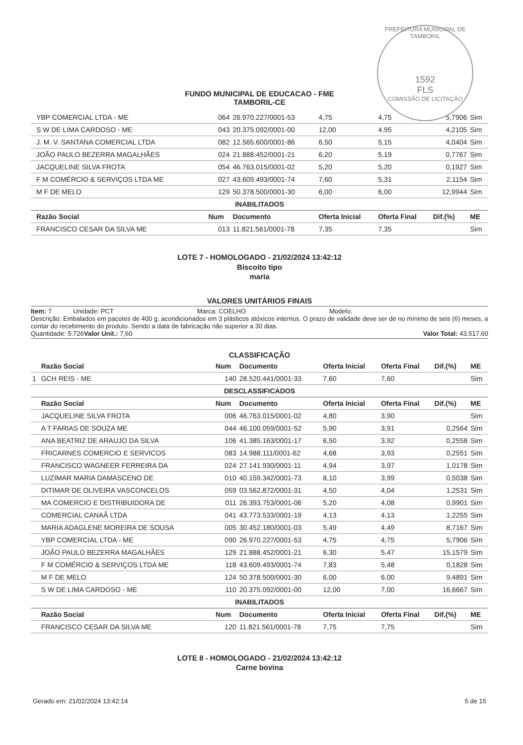PREFEITURA MUNICIPAL DE TAMBORIL
1592
FLS
COMISSÃO DE LICITAÇÃO
FUNDO MUNICIPAL DE EDUCACAO - FME
TAMBORIL-CE
| | YBP COMERCIAL LTDA - ME | 064 | 26.970.227/0001-53 | 4,75 | 4,75 | 5,7906 | Sim |
| | S W DE LIMA CARDOSO - ME | 043 | 20.375.092/0001-00 | 12,00 | 4,95 | 4,2105 | Sim |
| | J. M. V. SANTANA COMERCIAL LTDA | 082 | 12.565.600/0001-86 | 6,50 | 5,15 | 4,0404 | Sim |
| | JOÃO PAULO BEZERRA MAGALHÃES | 024 | 21.888.452/0001-21 | 6,20 | 5,19 | 0,7767 | Sim |
| | JACQUELINE SILVA FROTA | 054 | 46.763.015/0001-02 | 5,20 | 5,20 | 0,1927 | Sim |
| | F M COMÉRCIO & SERVIÇOS LTDA ME | 027 | 43.609.493/0001-74 | 7,60 | 5,31 | 2,1154 | Sim |
| | M F DE MELO | 129 | 50.378.500/0001-30 | 6,00 | 6,00 | 12,9944 | Sim |
| INABILITADOS | | | | | | | |
| | Razão Social | Num | Documento | Oferta Inicial | Oferta Final | Dif.(%) | ME |
| | FRANCISCO CESAR DA SILVA ME | 013 | 11.821.561/0001-78 | 7,35 | 7,35 | | Sim |
LOTE 7 - HOMOLOGADO - 21/02/2024 13:42:12
Biscoito tipo
maria
VALORES UNITÁRIOS FINAIS
Item: 7 Unidade: PCT Marca: COELHO Modelo:
Descrição: Embalados em pacotes de 400 g, acondicionados em 3 plásticos atóxicos internos. O prazo de validade deve ser de no mínimo de seis (6) meses, a contar do recebimento do produto. Sendo a data de fabricação não superior a 30 dias.
Quantidade: 5.726 Valor Unit.: 7,60 Valor Total: 43.517,60
CLASSIFICAÇÃO
| | Razão Social | Num | Documento | Oferta Inicial | Oferta Final | Dif.(%) | ME |
| --- | --- | --- | --- | --- | --- | --- | --- |
| 1 | GCH REIS - ME | 140 | 28.520.441/0001-33 | 7,60 | 7,60 | | Sim |
| DESCLASSIFICADOS | | | | | | | |
| | Razão Social | Num | Documento | Oferta Inicial | Oferta Final | Dif.(%) | ME |
| | JACQUELINE SILVA FROTA | 006 | 46.763.015/0001-02 | 4,80 | 3,90 | | Sim |
| | A T FARIAS DE SOUZA ME | 044 | 46.100.059/0001-52 | 5,90 | 3,91 | 0,2564 | Sim |
| | ANA BEATRIZ DE ARAUJO DA SILVA | 106 | 41.385.163/0001-17 | 6,50 | 3,92 | 0,2558 | Sim |
| | FRICARNES COMERCIO E SERVICOS | 083 | 14.988.111/0001-62 | 4,68 | 3,93 | 0,2551 | Sim |
| | FRANCISCO WAGNEER FERREIRA DA | 024 | 27.141.930/0001-11 | 4,94 | 3,97 | 1,0178 | Sim |
| | LUZIMAR MARIA DAMASCENO DE | 010 | 40.159.342/0001-73 | 8,10 | 3,99 | 0,5038 | Sim |
| | DITIMAR DE OLIVEIRA VASCONCELOS | 059 | 03.562.872/0001-31 | 4,50 | 4,04 | 1,2531 | Sim |
| | MA COMERCIO E DISTRIBUIDORA DE | 011 | 26.393.753/0001-06 | 5,20 | 4,08 | 0,9901 | Sim |
| | COMERCIAL CANAÃ LTDA | 041 | 43.773.533/0001-19 | 4,13 | 4,13 | 1,2255 | Sim |
| | MARIA ADAGLENE MOREIRA DE SOUSA | 005 | 30.452.180/0001-03 | 5,49 | 4,49 | 8,7167 | Sim |
| | YBP COMERCIAL LTDA - ME | 090 | 26.970.227/0001-53 | 4,75 | 4,75 | 5,7906 | Sim |
| | JOÃO PAULO BEZERRA MAGALHÃES | 129 | 21.888.452/0001-21 | 6,30 | 5,47 | 15,1579 | Sim |
| | F M COMÉRCIO & SERVIÇOS LTDA ME | 118 | 43.609.493/0001-74 | 7,83 | 5,48 | 0,1828 | Sim |
| | M F DE MELO | 124 | 50.378.500/0001-30 | 6,00 | 6,00 | 9,4891 | Sim |
| | S W DE LIMA CARDOSO - ME | 110 | 20.375.092/0001-00 | 12,00 | 7,00 | 16,6667 | Sim |
| INABILITADOS | | | | | | | |
| | Razão Social | Num | Documento | Oferta Inicial | Oferta Final | Dif.(%) | ME |
| | FRANCISCO CESAR DA SILVA ME | 120 | 11.821.561/0001-78 | 7,75 | 7,75 | | Sim |
LOTE 8 - HOMOLOGADO - 21/02/2024 13:42:12
Carne bovina
Gerado em: 21/02/2024 13:42:14 5 de 15